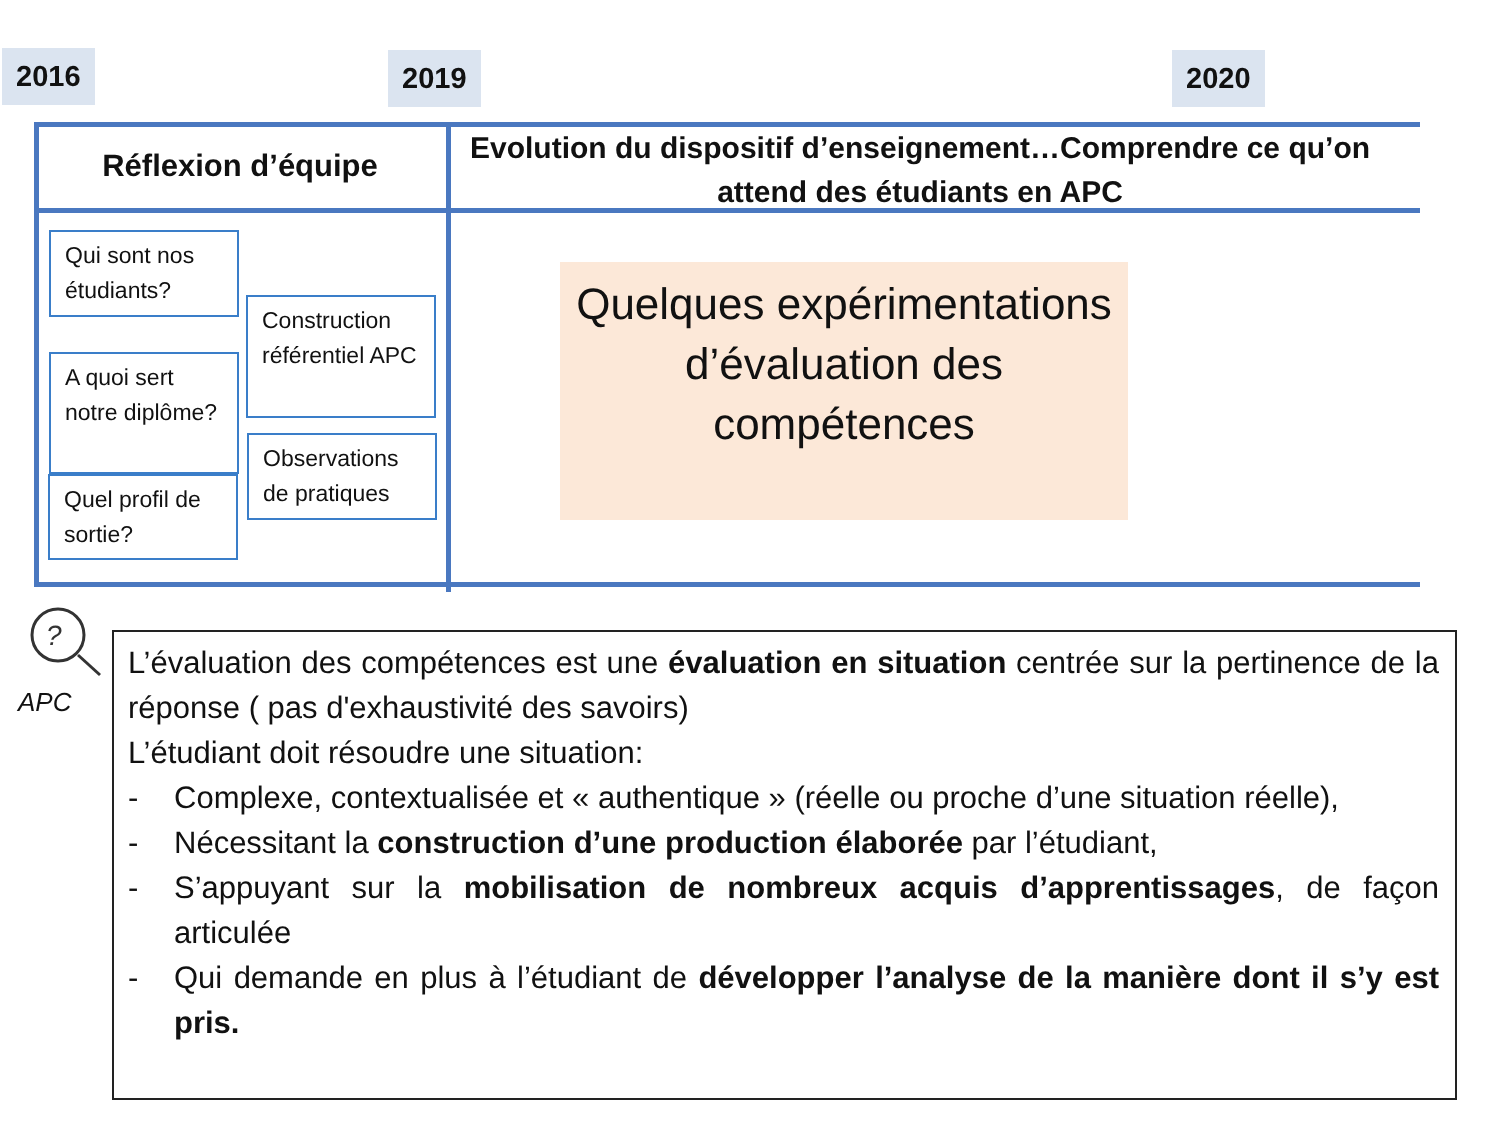2016 2019 2020
Réflexion d’équipe
Evolution du dispositif d’enseignement…Comprendre ce qu’on attend des étudiants en APC
Qui sont nos étudiants?
A quoi sert notre diplôme?
Quel profil de sortie?
Construction référentiel APC
Observations de pratiques
Quelques expérimentations d’évaluation des compétences
?
APC
L’évaluation des compétences est une évaluation en situation centrée sur la pertinence de la réponse ( pas d'exhaustivité des savoirs)
L’étudiant doit résoudre une situation:
- Complexe, contextualisée et « authentique » (réelle ou proche d’une situation réelle),
- Nécessitant la construction d’une production élaborée par l’étudiant,
- S’appuyant sur la mobilisation de nombreux acquis d’apprentissages, de façon articulée
- Qui demande en plus à l’étudiant de développer l’analyse de la manière dont il s’y est pris.